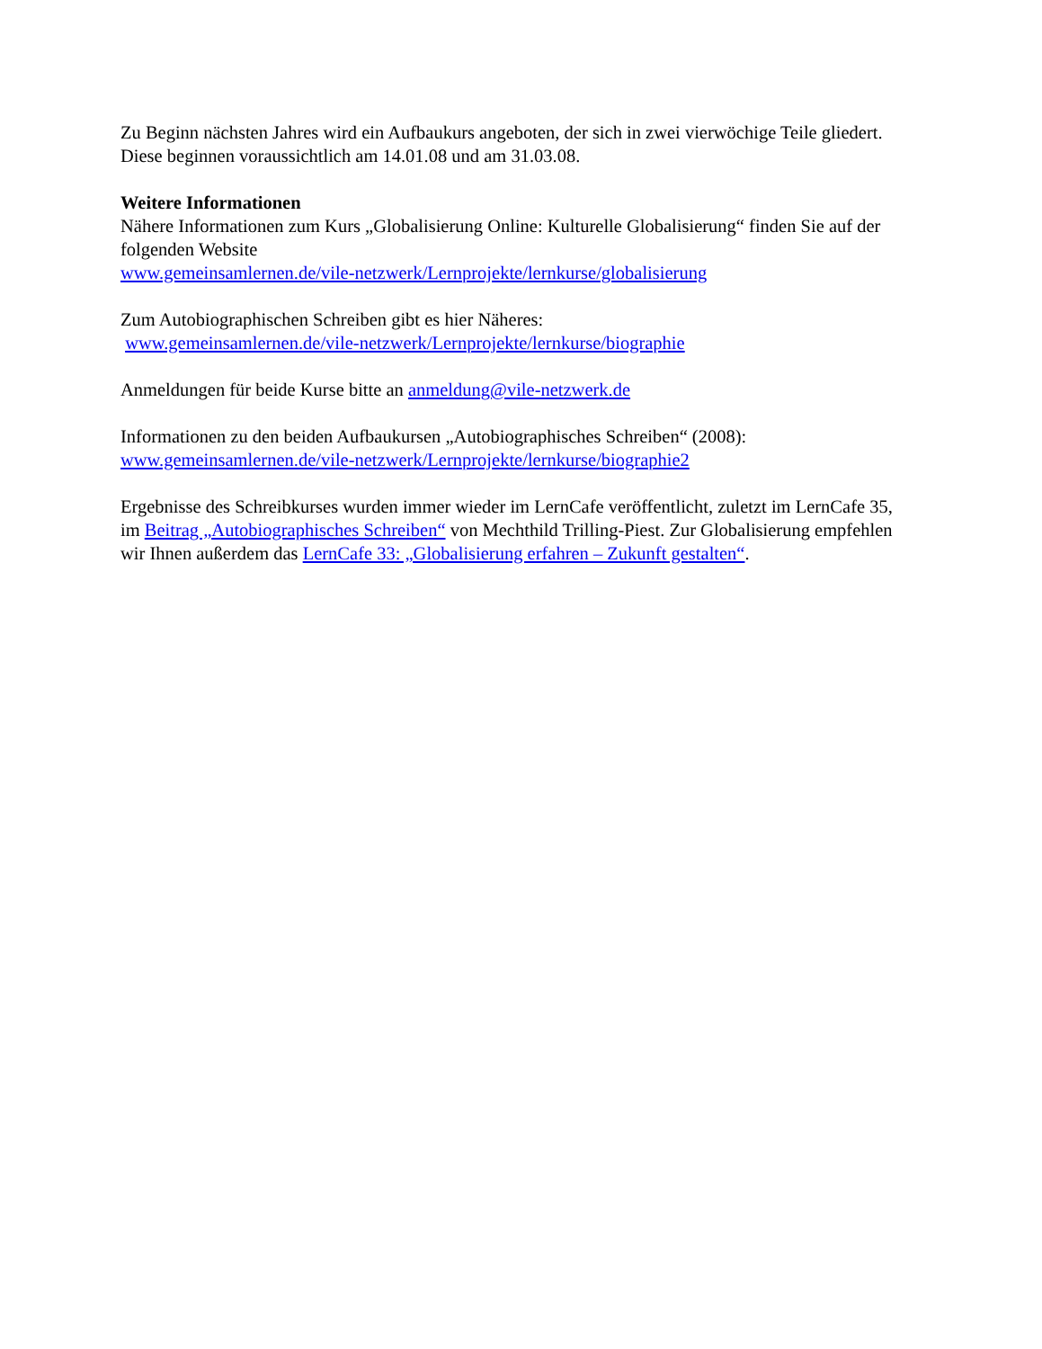Zu Beginn nächsten Jahres wird ein Aufbaukurs angeboten, der sich in zwei vierwöchige Teile gliedert. Diese beginnen voraussichtlich am 14.01.08 und am 31.03.08.
Weitere Informationen
Nähere Informationen zum Kurs „Globalisierung Online: Kulturelle Globalisierung“ finden Sie auf der folgenden Website
www.gemeinsamlernen.de/vile-netzwerk/Lernprojekte/lernkurse/globalisierung
Zum Autobiographischen Schreiben gibt es hier Näheres:
www.gemeinsamlernen.de/vile-netzwerk/Lernprojekte/lernkurse/biographie
Anmeldungen für beide Kurse bitte an anmeldung@vile-netzwerk.de
Informationen zu den beiden Aufbaukursen „Autobiographisches Schreiben“ (2008):
www.gemeinsamlernen.de/vile-netzwerk/Lernprojekte/lernkurse/biographie2
Ergebnisse des Schreibkurses wurden immer wieder im LernCafe veröffentlicht, zuletzt im LernCafe 35, im Beitrag „Autobiographisches Schreiben“ von Mechthild Trilling-Piest. Zur Globalisierung empfehlen wir Ihnen außerdem das LernCafe 33: „Globalisierung erfahren – Zukunft gestalten“.